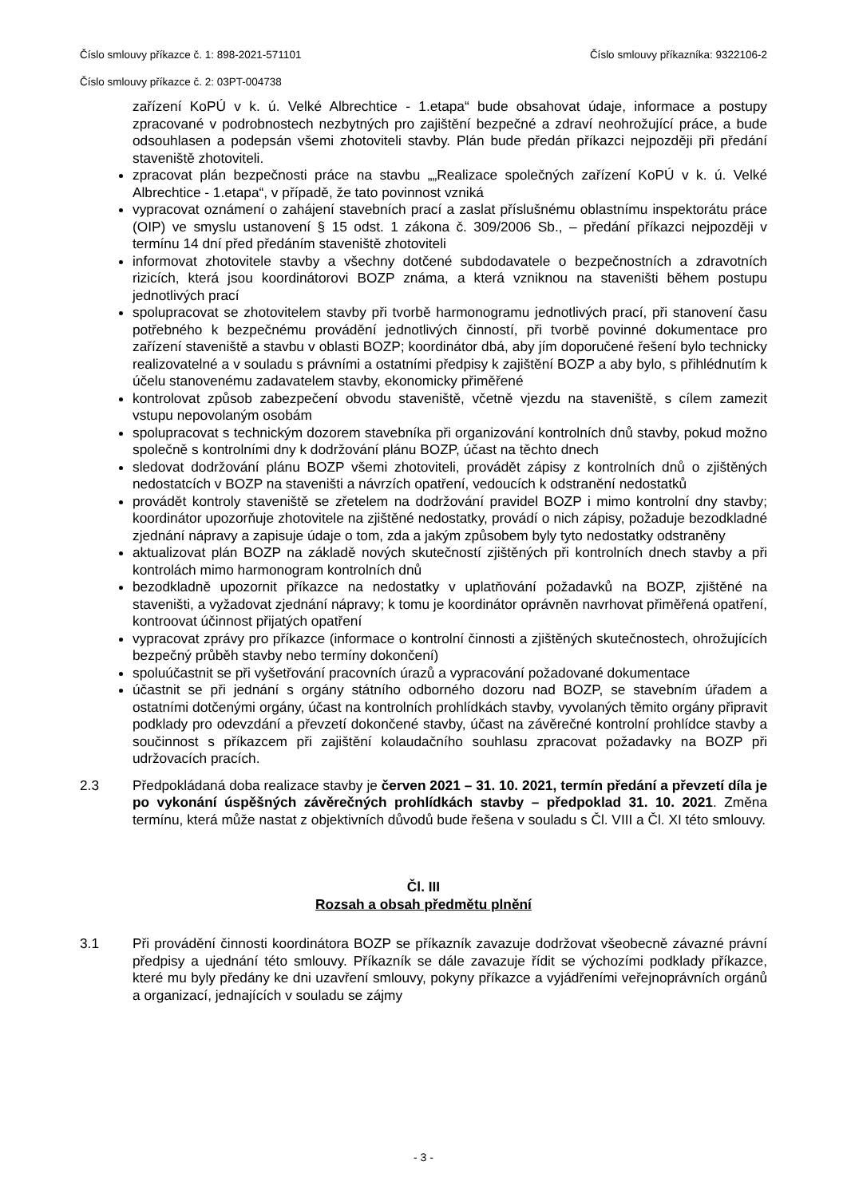Číslo smlouvy příkazce č. 1: 898-2021-571101 Číslo smlouvy příkazníka: 9322106-2
Číslo smlouvy příkazce č. 2: 03PT-004738
zařízení KoPÚ v k. ú. Velké Albrechtice - 1.etapa“ bude obsahovat údaje, informace a postupy zpracované v podrobnostech nezbytných pro zajištění bezpečné a zdraví neohrožující práce, a bude odsouhlasen a podepsán všemi zhotoviteli stavby. Plán bude předán příkazci nejpozději při předání staveniště zhotoviteli.
zpracovat plán bezpečnosti práce na stavbu „„Realizace společných zařízení KoPÚ v k. ú. Velké Albrechtice - 1.etapa“, v případě, že tato povinnost vzniká
vypracovat oznámení o zahájení stavebních prací a zaslat příslušnému oblastnímu inspektorátu práce (OIP) ve smyslu ustanovení § 15 odst. 1 zákona č. 309/2006 Sb., – předání příkazci nejpozději v termínu 14 dní před předáním staveniště zhotoviteli
informovat zhotovitele stavby a všechny dotčené subdodavatele o bezpečnostních a zdravotních rizicích, která jsou koordinátorovi BOZP známa, a která vzniknou na staveništi během postupu jednotlivých prací
spolupracovat se zhotovitelem stavby při tvorbě harmonogramu jednotlivých prací, při stanovení času potřebného k bezpečnému provádění jednotlivých činností, při tvorbě povinné dokumentace pro zařízení staveniště a stavbu v oblasti BOZP; koordinátor dbá, aby jím doporučené řešení bylo technicky realizovatelné a v souladu s právními a ostatními předpisy k zajištění BOZP a aby bylo, s přihlédnutím k účelu stanovenému zadavatelem stavby, ekonomicky přiměřené
kontrolovat způsob zabezpečení obvodu staveniště, včetně vjezdu na staveniště, s cílem zamezit vstupu nepovolaným osobám
spolupracovat s technickým dozorem stavebníka při organizování kontrolních dnů stavby, pokud možno společně s kontrolními dny k dodržování plánu BOZP, účast na těchto dnech
sledovat dodržování plánu BOZP všemi zhotoviteli, provádět zápisy z kontrolních dnů o zjištěných nedostatcích v BOZP na staveništi a návrzích opatření, vedoucích k odstranění nedostatků
provádět kontroly staveniště se zřetelem na dodržování pravidel BOZP i mimo kontrolní dny stavby; koordinátor upozorňuje zhotovitele na zjištěné nedostatky, provádí o nich zápisy, požaduje bezodkladné zjednání nápravy a zapisuje údaje o tom, zda a jakým způsobem byly tyto nedostatky odstraněny
aktualizovat plán BOZP na základě nových skutečností zjištěných při kontrolních dnech stavby a při kontrolách mimo harmonogram kontrolních dnů
bezodkladně upozornit příkazce na nedostatky v uplatňování požadavků na BOZP, zjištěné na staveništi, a vyžadovat zjednání nápravy; k tomu je koordinátor oprávněn navrhovat přiměřená opatření, kontroovat účinnost přijatých opatření
vypracovat zprávy pro příkazce (informace o kontrolní činnosti a zjištěných skutečnostech, ohrožujících bezpečný průběh stavby nebo termíny dokončení)
spoluúčastnit se při vyšetřování pracovních úrazů a vypracování požadované dokumentace
účastnit se při jednání s orgány státního odborného dozoru nad BOZP, se stavebním úřadem a ostatními dotčenými orgány, účast na kontrolních prohlídkách stavby, vyvolaných těmito orgány připravit podklady pro odevzdání a převzetí dokončené stavby, účast na závěrečné kontrolní prohlídce stavby a součinnost s příkazcem při zajištění kolaudačního souhlasu zpracovat požadavky na BOZP při udržovacích pracích.
2.3 Předpokládaná doba realizace stavby je červen 2021 – 31. 10. 2021, termín předání a převzetí díla je po vykonání úspěšných závěrečných prohlídkách stavby – předpoklad 31. 10. 2021. Změna termínu, která může nastat z objektivních důvodů bude řešena v souladu s Čl. VIII a Čl. XI této smlouvy.
Čl. III
Rozsah a obsah předmětu plnění
3.1 Při provádění činnosti koordinátora BOZP se příkazník zavazuje dodržovat všeobecně závazné právní předpisy a ujednání této smlouvy. Příkazník se dále zavazuje řídit se výchozími podklady příkazce, které mu byly předány ke dni uzavření smlouvy, pokyny příkazce a vyjádřeními veřejnoprávních orgánů a organizací, jednajících v souladu se zájmy
- 3 -